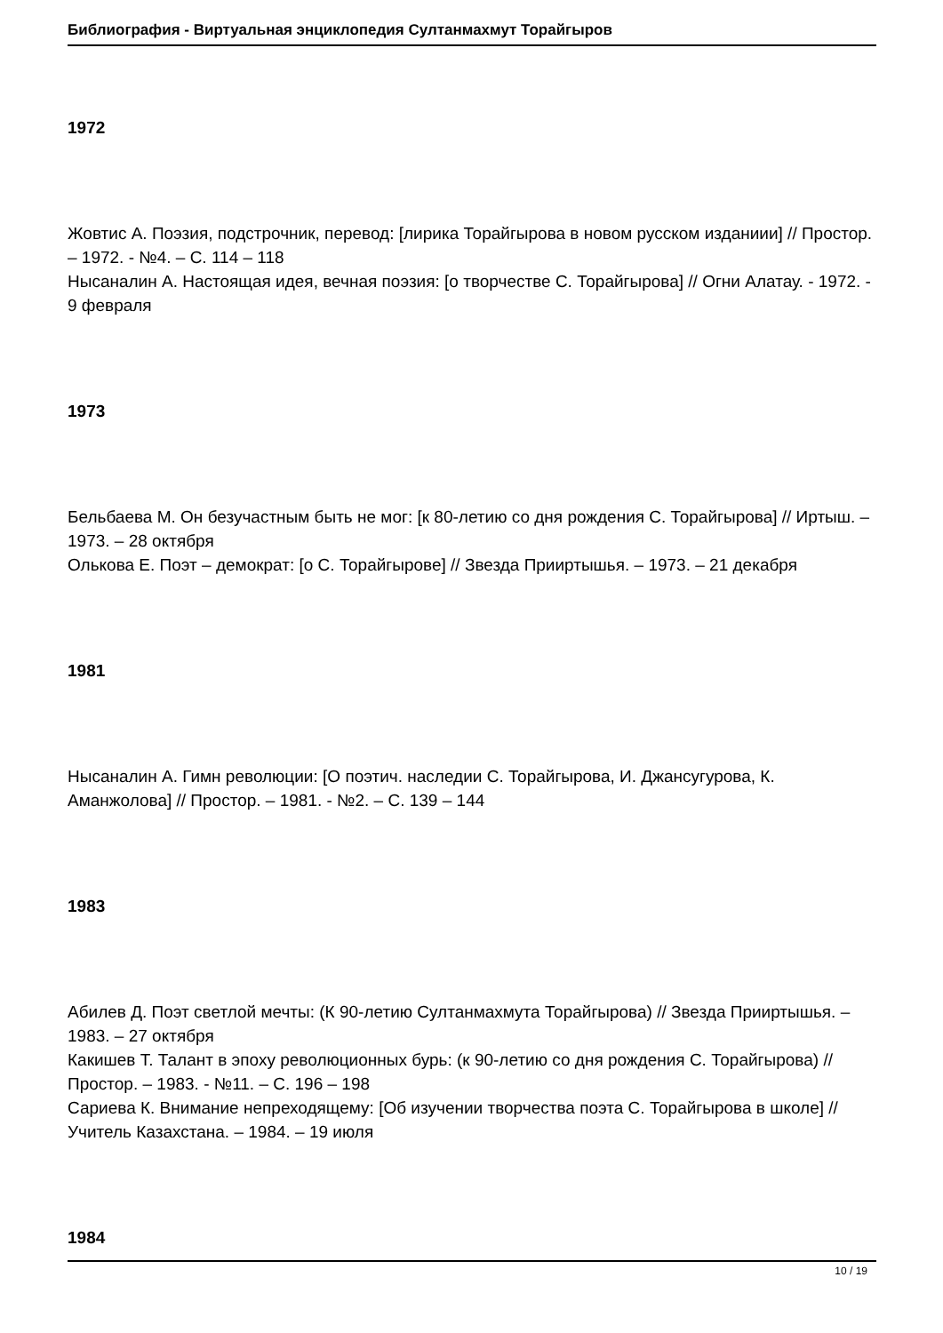Библиография - Виртуальная энциклопедия Султанмахмут Торайгыров
1972
Жовтис А. Поэзия, подстрочник, перевод: [лирика Торайгырова в новом русском изданиии] // Простор. – 1972. - №4. – С. 114 – 118
Нысаналин А. Настоящая идея, вечная поэзия: [о творчестве С. Торайгырова] // Огни Алатау. - 1972. - 9 февраля
1973
Бельбаева М. Он безучастным быть не мог: [к 80-летию со дня рождения С. Торайгырова] // Иртыш. – 1973. – 28 октября
Олькова Е. Поэт – демократ: [о С. Торайгырове] // Звезда Прииртышья. – 1973. – 21 декабря
1981
Нысаналин А. Гимн революции: [О поэтич. наследии С. Торайгырова, И. Джансугурова, К. Аманжолова] // Простор. – 1981. - №2. – С. 139 – 144
1983
Абилев Д. Поэт светлой мечты: (К 90-летию Султанмахмута Торайгырова) // Звезда Прииртышья. – 1983. – 27 октября
Какишев Т. Талант в эпоху революционных бурь: (к 90-летию со дня рождения С. Торайгырова) // Простор. – 1983. - №11. – С. 196 – 198
Сариева К. Внимание непреходящему: [Об изучении творчества поэта С. Торайгырова в школе] // Учитель Казахстана. – 1984. – 19 июля
1984
10 / 19